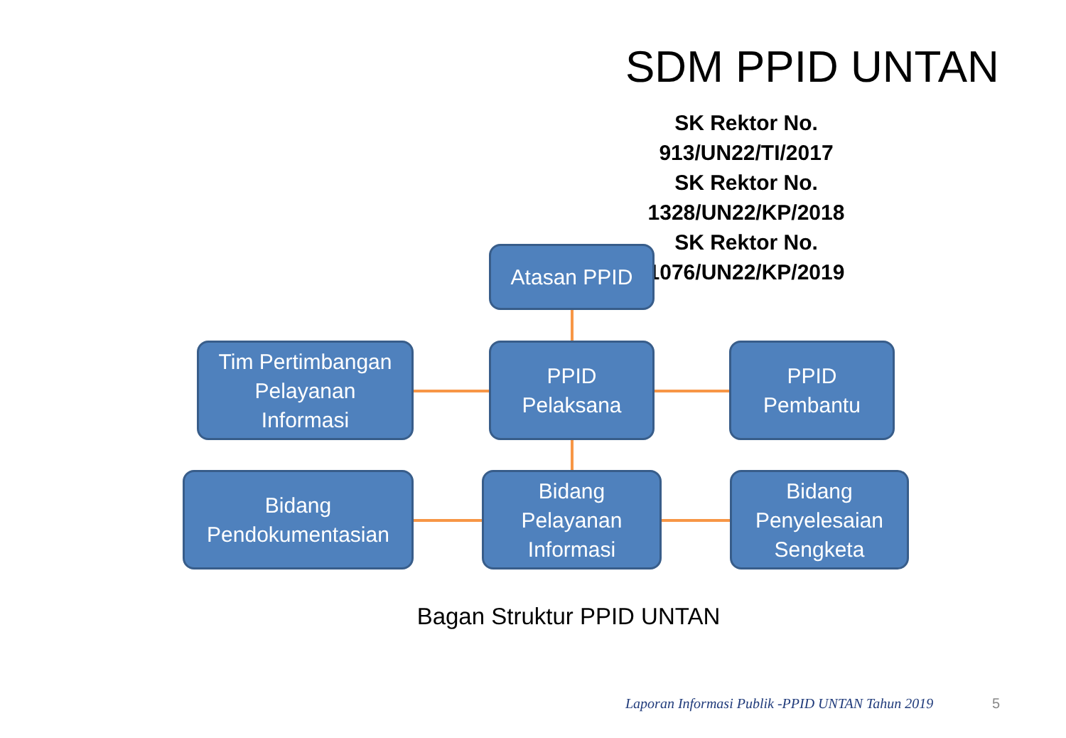SDM PPID UNTAN
SK Rektor No. 913/UN22/TI/2017
SK Rektor No. 1328/UN22/KP/2018
SK Rektor No. 1076/UN22/KP/2019
Atasan PPID
Tim Pertimbangan
Pelayanan
Informasi
PPID
Pelaksana
PPID
Pembantu
Bidang
Pendokumentasian
Bidang
Pelayanan
Informasi
Bidang
Penyelesaian
Sengketa
Bagan Struktur PPID UNTAN
Laporan Informasi Publik -PPID UNTAN Tahun 2019
5